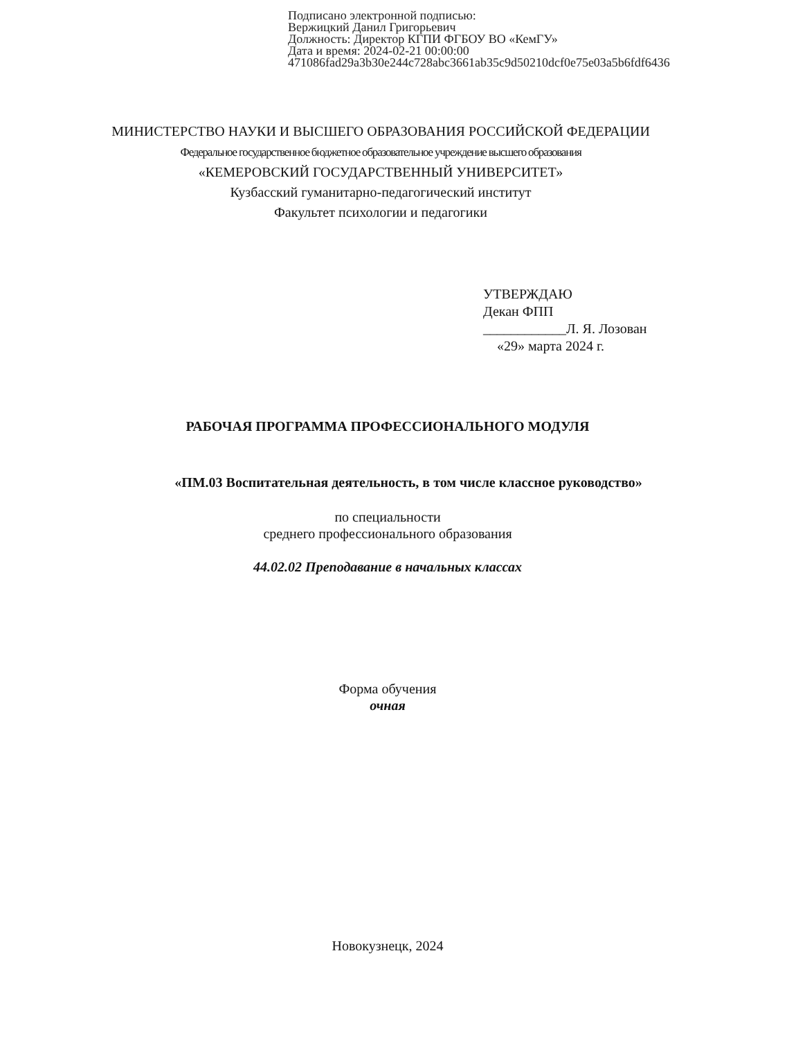Подписано электронной подписью:
Вержицкий Данил Григорьевич
Должность: Директор КГПИ ФГБОУ ВО «КемГУ»
Дата и время: 2024-02-21 00:00:00
471086fad29a3b30e244c728abc3661ab35c9d50210dcf0e75e03a5b6fdf6436
МИНИСТЕРСТВО НАУКИ И ВЫСШЕГО ОБРАЗОВАНИЯ РОССИЙСКОЙ ФЕДЕРАЦИИ
Федеральное государственное бюджетное образовательное учреждение высшего образования
«КЕМЕРОВСКИЙ ГОСУДАРСТВЕННЫЙ УНИВЕРСИТЕТ»
Кузбасский гуманитарно-педагогический институт
Факультет психологии и педагогики
УТВЕРЖДАЮ
Декан ФПП
____________Л. Я. Лозован
«29» марта 2024 г.
РАБОЧАЯ ПРОГРАММА ПРОФЕССИОНАЛЬНОГО МОДУЛЯ
«ПМ.03 Воспитательная деятельность, в том числе классное руководство»
по специальности
среднего профессионального образования
44.02.02 Преподавание в начальных классах
Форма обучения
очная
Новокузнецк, 2024